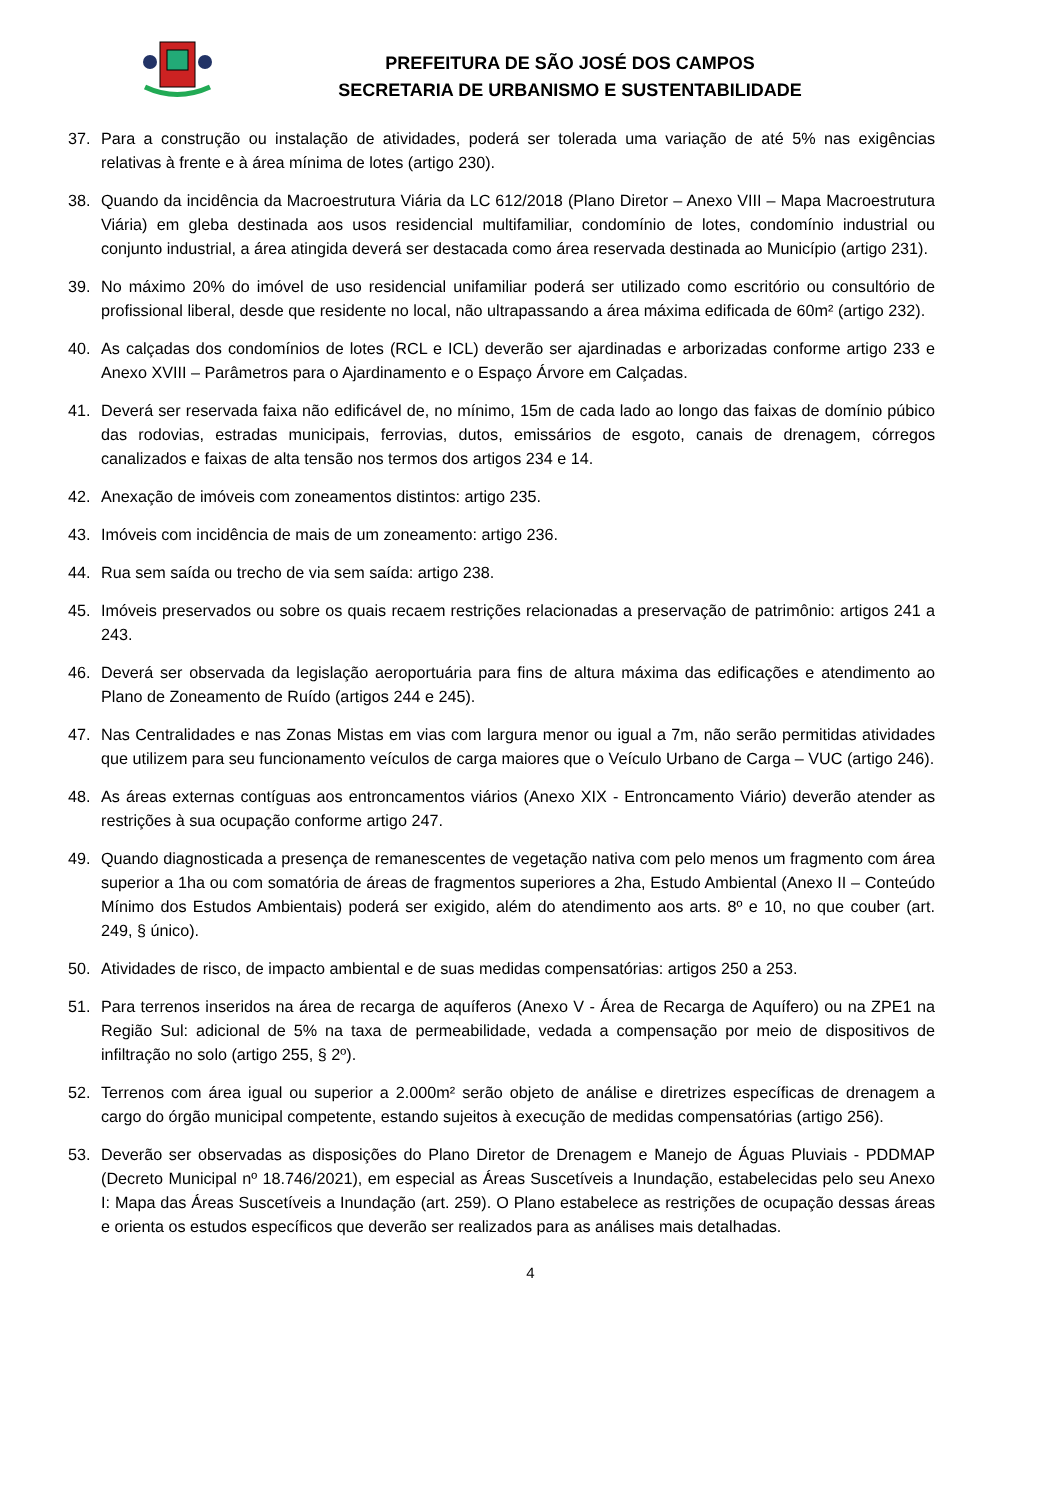PREFEITURA DE SÃO JOSÉ DOS CAMPOS
SECRETARIA DE URBANISMO E SUSTENTABILIDADE
37. Para a construção ou instalação de atividades, poderá ser tolerada uma variação de até 5% nas exigências relativas à frente e à área mínima de lotes (artigo 230).
38. Quando da incidência da Macroestrutura Viária da LC 612/2018 (Plano Diretor – Anexo VIII – Mapa Macroestrutura Viária) em gleba destinada aos usos residencial multifamiliar, condomínio de lotes, condomínio industrial ou conjunto industrial, a área atingida deverá ser destacada como área reservada destinada ao Município (artigo 231).
39. No máximo 20% do imóvel de uso residencial unifamiliar poderá ser utilizado como escritório ou consultório de profissional liberal, desde que residente no local, não ultrapassando a área máxima edificada de 60m² (artigo 232).
40. As calçadas dos condomínios de lotes (RCL e ICL) deverão ser ajardinadas e arborizadas conforme artigo 233 e Anexo XVIII – Parâmetros para o Ajardinamento e o Espaço Árvore em Calçadas.
41. Deverá ser reservada faixa não edificável de, no mínimo, 15m de cada lado ao longo das faixas de domínio púbico das rodovias, estradas municipais, ferrovias, dutos, emissários de esgoto, canais de drenagem, córregos canalizados e faixas de alta tensão nos termos dos artigos 234 e 14.
42. Anexação de imóveis com zoneamentos distintos: artigo 235.
43. Imóveis com incidência de mais de um zoneamento: artigo 236.
44. Rua sem saída ou trecho de via sem saída: artigo 238.
45. Imóveis preservados ou sobre os quais recaem restrições relacionadas a preservação de patrimônio: artigos 241 a 243.
46. Deverá ser observada da legislação aeroportuária para fins de altura máxima das edificações e atendimento ao Plano de Zoneamento de Ruído (artigos 244 e 245).
47. Nas Centralidades e nas Zonas Mistas em vias com largura menor ou igual a 7m, não serão permitidas atividades que utilizem para seu funcionamento veículos de carga maiores que o Veículo Urbano de Carga – VUC (artigo 246).
48. As áreas externas contíguas aos entroncamentos viários (Anexo XIX - Entroncamento Viário) deverão atender as restrições à sua ocupação conforme artigo 247.
49. Quando diagnosticada a presença de remanescentes de vegetação nativa com pelo menos um fragmento com área superior a 1ha ou com somatória de áreas de fragmentos superiores a 2ha, Estudo Ambiental (Anexo II – Conteúdo Mínimo dos Estudos Ambientais) poderá ser exigido, além do atendimento aos arts. 8º e 10, no que couber (art. 249, § único).
50. Atividades de risco, de impacto ambiental e de suas medidas compensatórias: artigos 250 a 253.
51. Para terrenos inseridos na área de recarga de aquíferos (Anexo V - Área de Recarga de Aquífero) ou na ZPE1 na Região Sul: adicional de 5% na taxa de permeabilidade, vedada a compensação por meio de dispositivos de infiltração no solo (artigo 255, § 2º).
52. Terrenos com área igual ou superior a 2.000m² serão objeto de análise e diretrizes específicas de drenagem a cargo do órgão municipal competente, estando sujeitos à execução de medidas compensatórias (artigo 256).
53. Deverão ser observadas as disposições do Plano Diretor de Drenagem e Manejo de Águas Pluviais - PDDMAP (Decreto Municipal nº 18.746/2021), em especial as Áreas Suscetíveis a Inundação, estabelecidas pelo seu Anexo I: Mapa das Áreas Suscetíveis a Inundação (art. 259). O Plano estabelece as restrições de ocupação dessas áreas e orienta os estudos específicos que deverão ser realizados para as análises mais detalhadas.
4